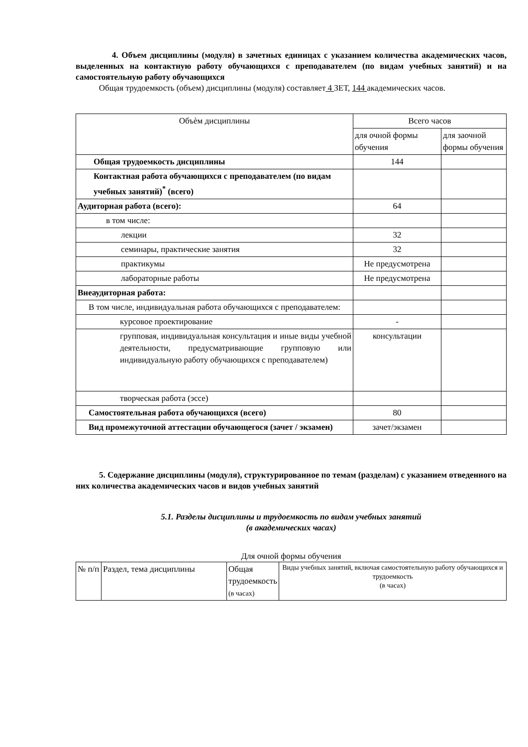4. Объем дисциплины (модуля) в зачетных единицах с указанием количества академических часов, выделенных на контактную работу обучающихся с преподавателем (по видам учебных занятий) и на самостоятельную работу обучающихся
Общая трудоемкость (объем) дисциплины (модуля) составляет 4 ЗЕТ, 144 академических часов.
| Объѐм дисциплины | Всего часов | |
| | для очной формы обучения | для заочной формы обучения |
| Общая трудоемкость дисциплины | 144 | |
| Контактная работа обучающихся с преподавателем (по видам учебных занятий)<sup>*</sup> (всего) | | |
| Аудиторная работа (всего): | 64 | |
| в том числе: | | |
| лекции | 32 | |
| семинары, практические занятия | 32 | |
| практикумы | Не предусмотрена | |
| лабораторные работы | Не предусмотрена | |
| Внеаудиторная работа: | | |
| В том числе, индивидуальная работа обучающихся с преподавателем: | | |
| курсовое проектирование | - | |
| групповая, индивидуальная консультация и иные виды учебной деятельности, предусматривающие групповую или индивидуальную работу обучающихся с преподавателем) | консультации | |
| творческая работа (эссе) | | |
| Самостоятельная работа обучающихся (всего) | 80 | |
| Вид промежуточной аттестации обучающегося (зачет / экзамен) | зачет/экзамен | |
5. Содержание дисциплины (модуля), структурированное по темам (разделам) с указанием отведенного на них количества академических часов и видов учебных занятий
5.1. Разделы дисциплины и трудоемкость по видам учебных занятий
(в академических часах)
Для очной формы обучения
| № п/п | Раздел, тема дисциплины | Общая трудоемкость (в часах) | Виды учебных занятий, включая самостоятельную работу обучающихся и трудоемкость (в часах) |